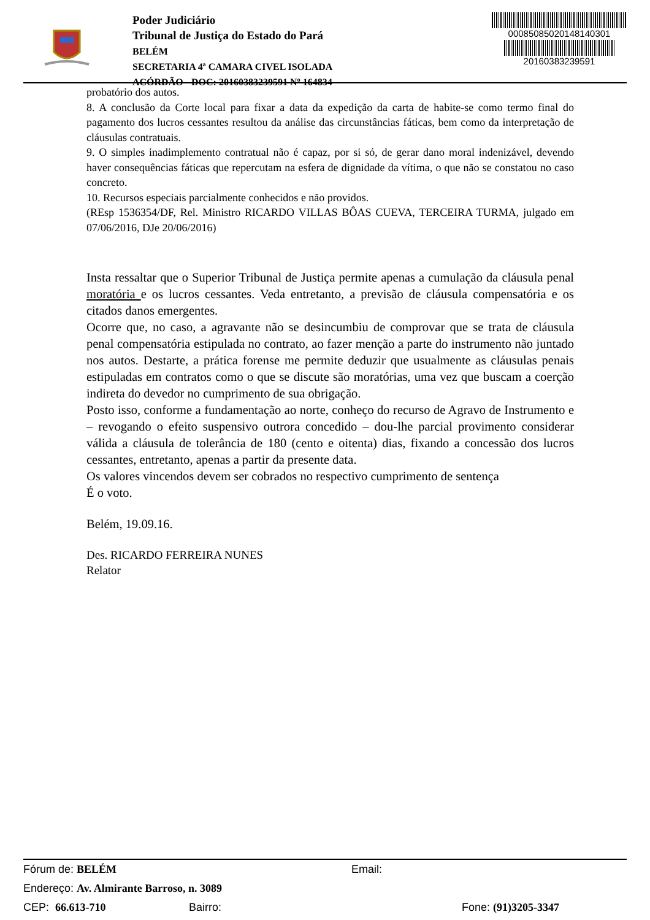Poder Judiciário
Tribunal de Justiça do Estado do Pará
BELÉM
SECRETARIA 4ª CAMARA CIVEL ISOLADA
ACÓRDÃO - DOC: 20160383239591 Nº 164834
00085085020148140301
20160383239591
probatório dos autos.
8. A conclusão da Corte local para fixar a data da expedição da carta de habite-se como termo final do pagamento dos lucros cessantes resultou da análise das circunstâncias fáticas, bem como da interpretação de cláusulas contratuais.
9. O simples inadimplemento contratual não é capaz, por si só, de gerar dano moral indenizável, devendo haver consequências fáticas que repercutam na esfera de dignidade da vítima, o que não se constatou no caso concreto.
10. Recursos especiais parcialmente conhecidos e não providos.
(REsp 1536354/DF, Rel. Ministro RICARDO VILLAS BÔAS CUEVA, TERCEIRA TURMA, julgado em 07/06/2016, DJe 20/06/2016)
Insta ressaltar que o Superior Tribunal de Justiça permite apenas a cumulação da cláusula penal moratória e os lucros cessantes. Veda entretanto, a previsão de cláusula compensatória e os citados danos emergentes.
Ocorre que, no caso, a agravante não se desincumbiu de comprovar que se trata de cláusula penal compensatória estipulada no contrato, ao fazer menção a parte do instrumento não juntado nos autos. Destarte, a prática forense me permite deduzir que usualmente as cláusulas penais estipuladas em contratos como o que se discute são moratórias, uma vez que buscam a coerção indireta do devedor no cumprimento de sua obrigação.
Posto isso, conforme a fundamentação ao norte, conheço do recurso de Agravo de Instrumento e – revogando o efeito suspensivo outrora concedido – dou-lhe parcial provimento considerar válida a cláusula de tolerância de 180 (cento e oitenta) dias, fixando a concessão dos lucros cessantes, entretanto, apenas a partir da presente data.
Os valores vincendos devem ser cobrados no respectivo cumprimento de sentença
É o voto.
Belém, 19.09.16.
Des. RICARDO FERREIRA NUNES
Relator
Fórum de: BELÉM Email:
Endereço: Av. Almirante Barroso, n. 3089
CEP: 66.613-710 Bairro: Fone: (91)3205-3347